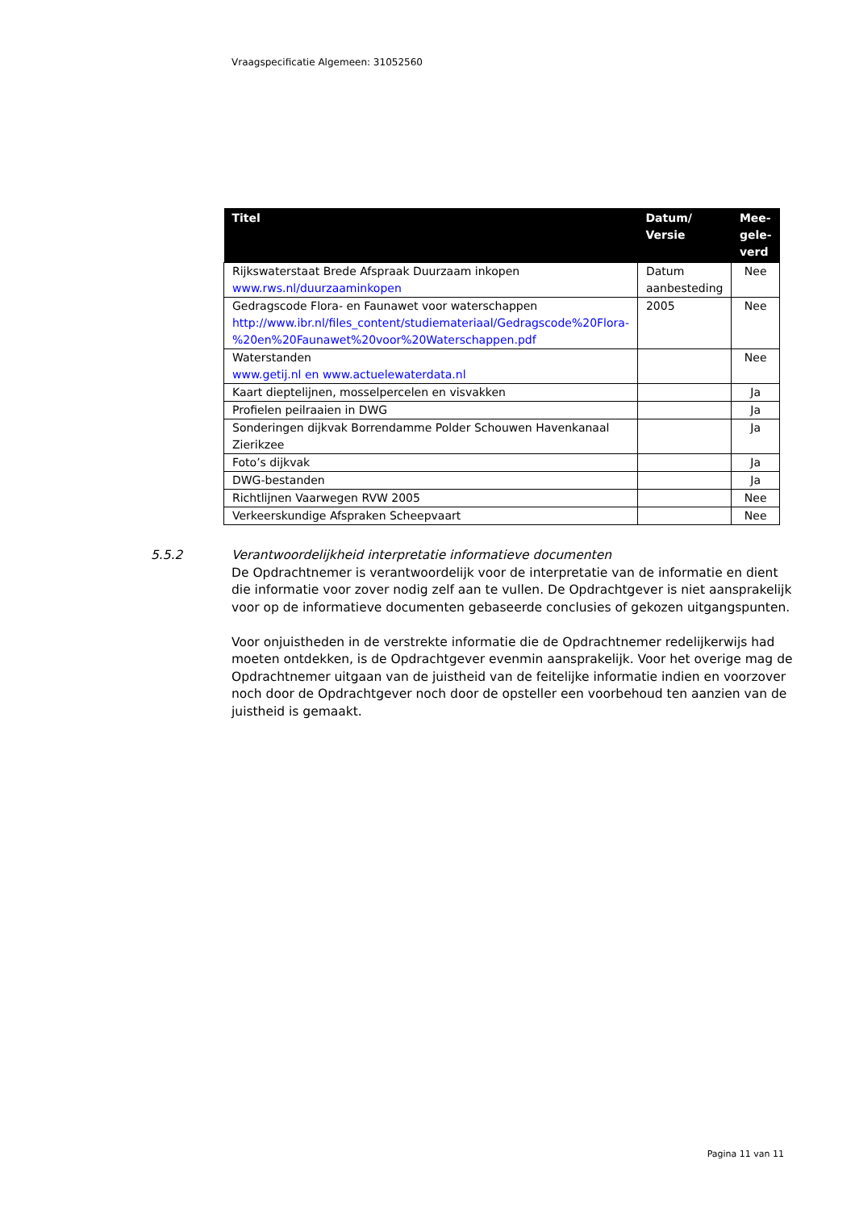Vraagspecificatie Algemeen: 31052560
| Titel | Datum/ Versie | Mee- gele- verd |
| --- | --- | --- |
| Rijkswaterstaat Brede Afspraak Duurzaam inkopen www.rws.nl/duurzaaminkopen | Datum aanbesteding | Nee |
| Gedragscode Flora- en Faunawet voor waterschappen http://www.ibr.nl/files_content/studiemateriaal/Gedragscode%20Flora-%20en%20Faunawet%20voor%20Waterschappen.pdf | 2005 | Nee |
| Waterstanden www.getij.nl en www.actuelewaterdata.nl | | Nee |
| Kaart dieptelijnen, mosselpercelen en visvakken | | Ja |
| Profielen peilraaien in DWG | | Ja |
| Sonderingen dijkvak Borrendamme Polder Schouwen Havenkanaal Zierikzee | | Ja |
| Foto’s dijkvak | | Ja |
| DWG-bestanden | | Ja |
| Richtlijnen Vaarwegen RVW 2005 | | Nee |
| Verkeerskundige Afspraken Scheepvaart | | Nee |
5.5.2
Verantwoordelijkheid interpretatie informatieve documenten
De Opdrachtnemer is verantwoordelijk voor de interpretatie van de informatie en dient die informatie voor zover nodig zelf aan te vullen. De Opdrachtgever is niet aansprakelijk voor op de informatieve documenten gebaseerde conclusies of gekozen uitgangspunten.
Voor onjuistheden in de verstrekte informatie die de Opdrachtnemer redelijkerwijs had moeten ontdekken, is de Opdrachtgever evenmin aansprakelijk. Voor het overige mag de Opdrachtnemer uitgaan van de juistheid van de feitelijke informatie indien en voorzover noch door de Opdrachtgever noch door de opsteller een voorbehoud ten aanzien van de juistheid is gemaakt.
Pagina 11 van 11